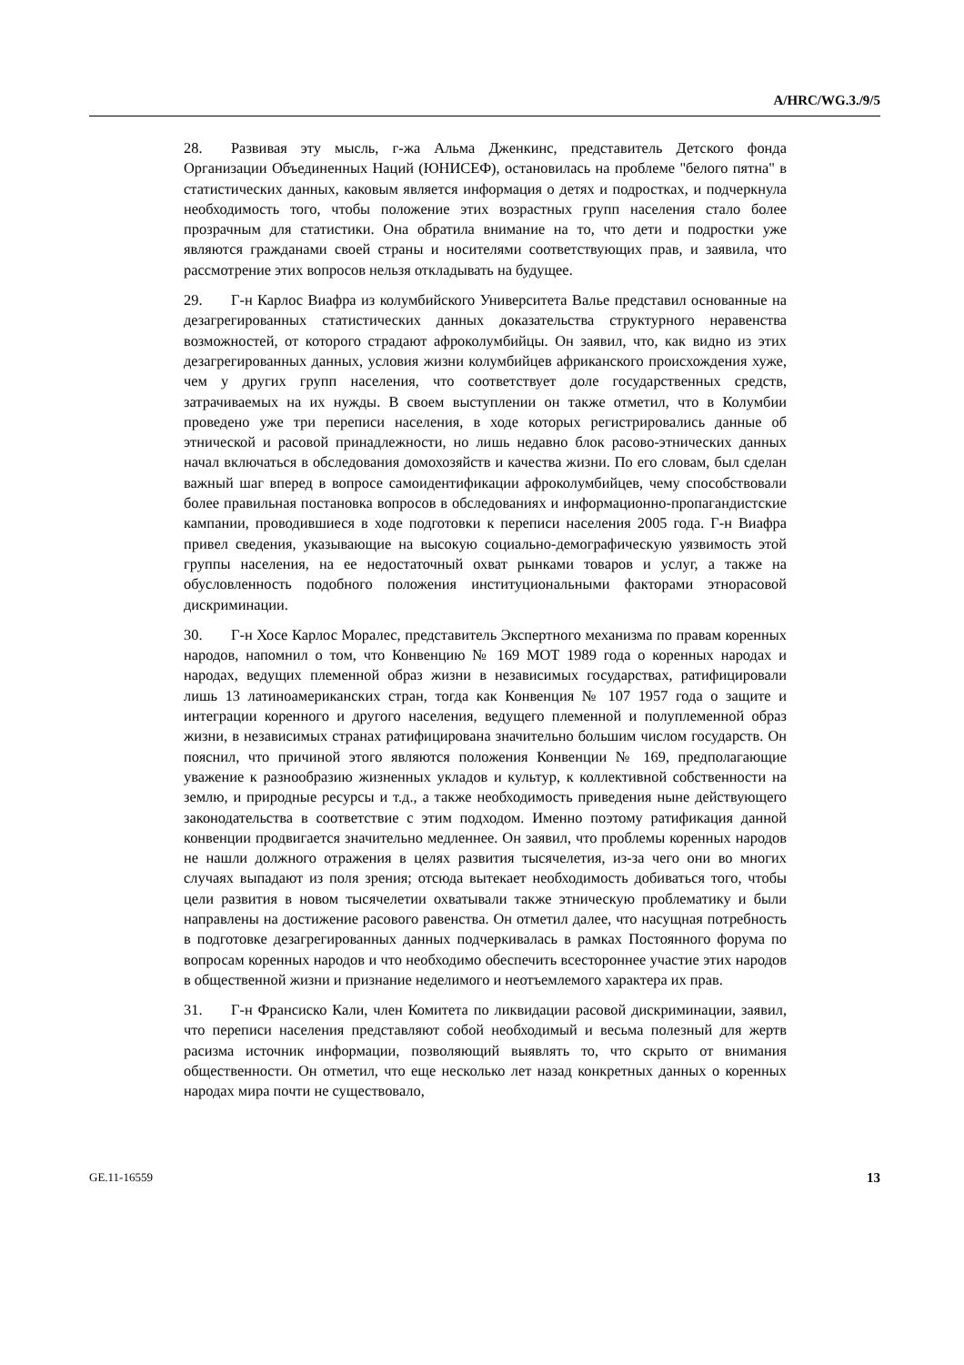A/HRC/WG.3./9/5
28. Развивая эту мысль, г-жа Альма Дженкинс, представитель Детского фонда Организации Объединенных Наций (ЮНИСЕФ), остановилась на проблеме "белого пятна" в статистических данных, каковым является информация о детях и подростках, и подчеркнула необходимость того, чтобы положение этих возрастных групп населения стало более прозрачным для статистики. Она обратила внимание на то, что дети и подростки уже являются гражданами своей страны и носителями соответствующих прав, и заявила, что рассмотрение этих вопросов нельзя откладывать на будущее.
29. Г-н Карлос Виафра из колумбийского Университета Валье представил основанные на дезагрегированных статистических данных доказательства структурного неравенства возможностей, от которого страдают афроколумбийцы. Он заявил, что, как видно из этих дезагрегированных данных, условия жизни колумбийцев африканского происхождения хуже, чем у других групп населения, что соответствует доле государственных средств, затрачиваемых на их нужды. В своем выступлении он также отметил, что в Колумбии проведено уже три переписи населения, в ходе которых регистрировались данные об этнической и расовой принадлежности, но лишь недавно блок расово-этнических данных начал включаться в обследования домохозяйств и качества жизни. По его словам, был сделан важный шаг вперед в вопросе самоидентификации афроколумбийцев, чему способствовали более правильная постановка вопросов в обследованиях и информационно-пропагандистские кампании, проводившиеся в ходе подготовки к переписи населения 2005 года. Г-н Виафра привел сведения, указывающие на высокую социально-демографическую уязвимость этой группы населения, на ее недостаточный охват рынками товаров и услуг, а также на обусловленность подобного положения институциональными факторами этнорасовой дискриминации.
30. Г-н Хосе Карлос Моралес, представитель Экспертного механизма по правам коренных народов, напомнил о том, что Конвенцию № 169 МОТ 1989 года о коренных народах и народах, ведущих племенной образ жизни в независимых государствах, ратифицировали лишь 13 латиноамериканских стран, тогда как Конвенция № 107 1957 года о защите и интеграции коренного и другого населения, ведущего племенной и полуплеменной образ жизни, в независимых странах ратифицирована значительно большим числом государств. Он пояснил, что причиной этого являются положения Конвенции № 169, предполагающие уважение к разнообразию жизненных укладов и культур, к коллективной собственности на землю, и природные ресурсы и т.д., а также необходимость приведения ныне действующего законодательства в соответствие с этим подходом. Именно поэтому ратификация данной конвенции продвигается значительно медленнее. Он заявил, что проблемы коренных народов не нашли должного отражения в целях развития тысячелетия, из-за чего они во многих случаях выпадают из поля зрения; отсюда вытекает необходимость добиваться того, чтобы цели развития в новом тысячелетии охватывали также этническую проблематику и были направлены на достижение расового равенства. Он отметил далее, что насущная потребность в подготовке дезагрегированных данных подчеркивалась в рамках Постоянного форума по вопросам коренных народов и что необходимо обеспечить всестороннее участие этих народов в общественной жизни и признание неделимого и неотъемлемого характера их прав.
31. Г-н Франсиско Кали, член Комитета по ликвидации расовой дискриминации, заявил, что переписи населения представляют собой необходимый и весьма полезный для жертв расизма источник информации, позволяющий выявлять то, что скрыто от внимания общественности. Он отметил, что еще несколько лет назад конкретных данных о коренных народах мира почти не существовало,
GE.11-16559 13